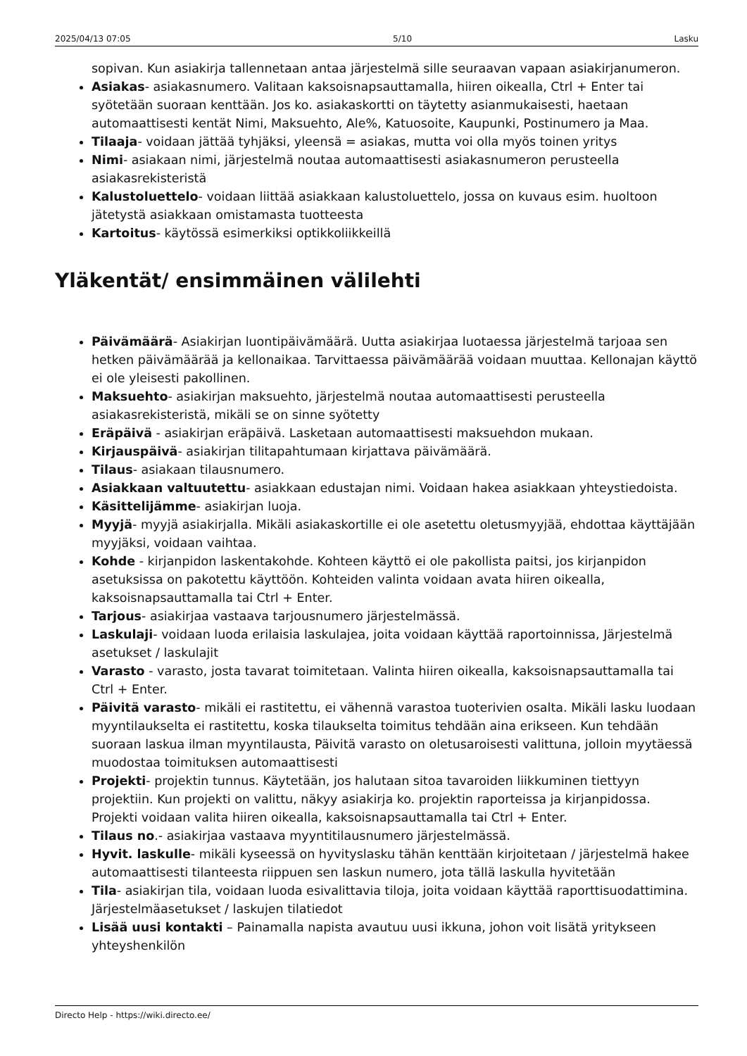2025/04/13 07:05 5/10 Lasku
sopivan. Kun asiakirja tallennetaan antaa järjestelmä sille seuraavan vapaan asiakirjanumeron.
Asiakas- asiakasnumero. Valitaan kaksoisnapsauttamalla, hiiren oikealla, Ctrl + Enter tai syötetään suoraan kenttään. Jos ko. asiakaskortti on täytetty asianmukaisesti, haetaan automaattisesti kentät Nimi, Maksuehto, Ale%, Katuosoite, Kaupunki, Postinumero ja Maa.
Tilaaja- voidaan jättää tyhjäksi, yleensä = asiakas, mutta voi olla myös toinen yritys
Nimi- asiakaan nimi, järjestelmä noutaa automaattisesti asiakasnumeron perusteella asiakasrekisteristä
Kalustoluettelo- voidaan liittää asiakkaan kalustoluettelo, jossa on kuvaus esim. huoltoon jätetystä asiakkaan omistamasta tuotteesta
Kartoitus- käytössä esimerkiksi optikkoliikkeillä
Yläkentät/ ensimmäinen välilehti
Päivämäärä- Asiakirjan luontipäivämäärä. Uutta asiakirjaa luotaessa järjestelmä tarjoaa sen hetken päivämäärää ja kellonaikaa. Tarvittaessa päivämäärää voidaan muuttaa. Kellonajan käyttö ei ole yleisesti pakollinen.
Maksuehto- asiakirjan maksuehto, järjestelmä noutaa automaattisesti perusteella asiakasrekisteristä, mikäli se on sinne syötetty
Eräpäivä - asiakirjan eräpäivä. Lasketaan automaattisesti maksuehdon mukaan.
Kirjauspäivä- asiakirjan tilitapahtumaan kirjattava päivämäärä.
Tilaus- asiakaan tilausnumero.
Asiakkaan valtuutettu- asiakkaan edustajan nimi. Voidaan hakea asiakkaan yhteystiedoista.
Käsittelijämme- asiakirjan luoja.
Myyjä- myyjä asiakirjalla. Mikäli asiakaskortille ei ole asetettu oletusmyyjää, ehdottaa käyttäjään myyjäksi, voidaan vaihtaa.
Kohde - kirjanpidon laskentakohde. Kohteen käyttö ei ole pakollista paitsi, jos kirjanpidon asetuksissa on pakotettu käyttöön. Kohteiden valinta voidaan avata hiiren oikealla, kaksoisnapsauttamalla tai Ctrl + Enter.
Tarjous- asiakirjaa vastaava tarjousnumero järjestelmässä.
Laskulaji- voidaan luoda erilaisia laskulajea, joita voidaan käyttää raportoinnissa, Järjestelmä asetukset / laskulajit
Varasto - varasto, josta tavarat toimitetaan. Valinta hiiren oikealla, kaksoisnapsauttamalla tai Ctrl + Enter.
Päivitä varasto- mikäli ei rastitettu, ei vähennä varastoa tuoterivien osalta. Mikäli lasku luodaan myyntilaukselta ei rastitettu, koska tilaukselta toimitus tehdään aina erikseen. Kun tehdään suoraan laskua ilman myyntilausta, Päivitä varasto on oletusaroisesti valittuna, jolloin myytäessä muodostaa toimituksen automaattisesti
Projekti- projektin tunnus. Käytetään, jos halutaan sitoa tavaroiden liikkuminen tiettyyn projektiin. Kun projekti on valittu, näkyy asiakirja ko. projektin raporteissa ja kirjanpidossa. Projekti voidaan valita hiiren oikealla, kaksoisnapsauttamalla tai Ctrl + Enter.
Tilaus no.- asiakirjaa vastaava myyntitilausnumero järjestelmässä.
Hyvit. laskulle- mikäli kyseessä on hyvityslasku tähän kenttään kirjoitetaan / järjestelmä hakee automaattisesti tilanteesta riippuen sen laskun numero, jota tällä laskulla hyvitetään
Tila- asiakirjan tila, voidaan luoda esivalittavia tiloja, joita voidaan käyttää raporttisuodattimina. Järjestelmäasetukset / laskujen tilatiedot
Lisää uusi kontakti – Painamalla napista avautuu uusi ikkuna, johon voit lisätä yritykseen yhteyshenkilön
Directo Help - https://wiki.directo.ee/